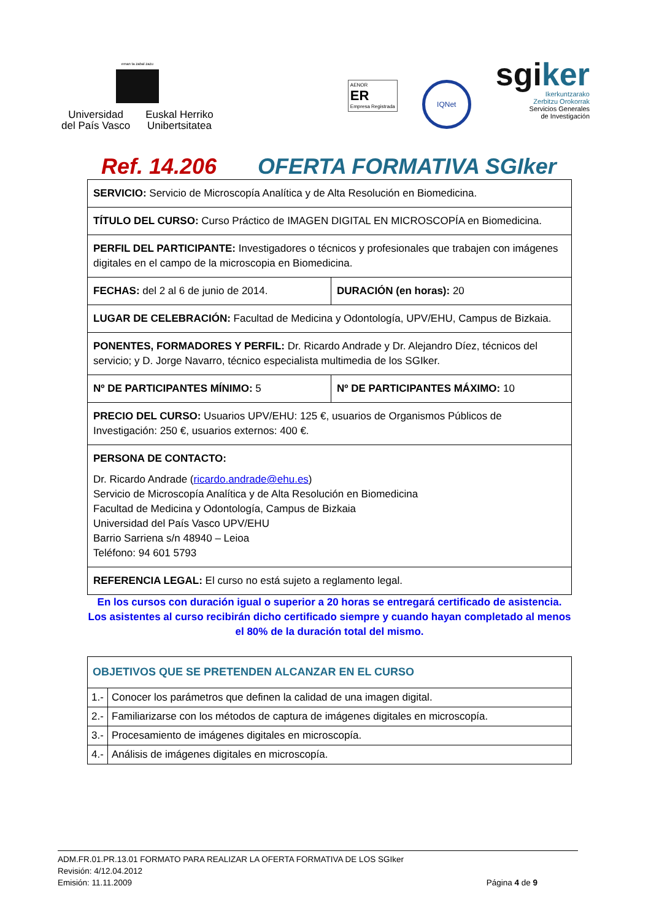eman ta zabal zazu
Universidad
del País Vasco
Euskal Herriko
Unibertsitatea
AENOR
ER
Empresa Registrada
IQNet
sgiker
Ikerkuntzarako
Zerbitzu Orokorrak
Servicios Generales
de Investigación
Ref. 14.206 OFERTA FORMATIVA SGIker
| SERVICIO: Servicio de Microscopía Analítica y de Alta Resolución en Biomedicina. | |
| TÍTULO DEL CURSO: Curso Práctico de IMAGEN DIGITAL EN MICROSCOPÍA en Biomedicina. | |
| PERFIL DEL PARTICIPANTE: Investigadores o técnicos y profesionales que trabajen con imágenes digitales en el campo de la microscopia en Biomedicina. | |
| FECHAS: del 2 al 6 de junio de 2014. | DURACIÓN (en horas): 20 |
| LUGAR DE CELEBRACIÓN: Facultad de Medicina y Odontología, UPV/EHU, Campus de Bizkaia. | |
| PONENTES, FORMADORES Y PERFIL: Dr. Ricardo Andrade y Dr. Alejandro Díez, técnicos del servicio; y D. Jorge Navarro, técnico especialista multimedia de los SGIker. | |
| Nº DE PARTICIPANTES MÍNIMO: 5 | Nº DE PARTICIPANTES MÁXIMO: 10 |
| PRECIO DEL CURSO: Usuarios UPV/EHU: 125 €, usuarios de Organismos Públicos de Investigación: 250 €, usuarios externos: 400 €. | |
| PERSONA DE CONTACTO: Dr. Ricardo Andrade ( ricardo.andrade@ehu.es ) Servicio de Microscopía Analítica y de Alta Resolución en Biomedicina Facultad de Medicina y Odontología, Campus de Bizkaia Universidad del País Vasco UPV/EHU Barrio Sarriena s/n 48940 – Leioa Teléfono: 94 601 5793 | |
| REFERENCIA LEGAL: El curso no está sujeto a reglamento legal. | |
En los cursos con duración igual o superior a 20 horas se entregará certificado de asistencia. Los asistentes al curso recibirán dicho certificado siempre y cuando hayan completado al menos el 80% de la duración total del mismo.
| OBJETIVOS QUE SE PRETENDEN ALCANZAR EN EL CURSO | |
| 1.- | Conocer los parámetros que definen la calidad de una imagen digital. |
| 2.- | Familiarizarse con los métodos de captura de imágenes digitales en microscopía. |
| 3.- | Procesamiento de imágenes digitales en microscopía. |
| 4.- | Análisis de imágenes digitales en microscopía. |
ADM.FR.01.PR.13.01 FORMATO PARA REALIZAR LA OFERTA FORMATIVA DE LOS SGIker
Revisión: 4/12.04.2012
Emisión: 11.11.2009 Página 4 de 9